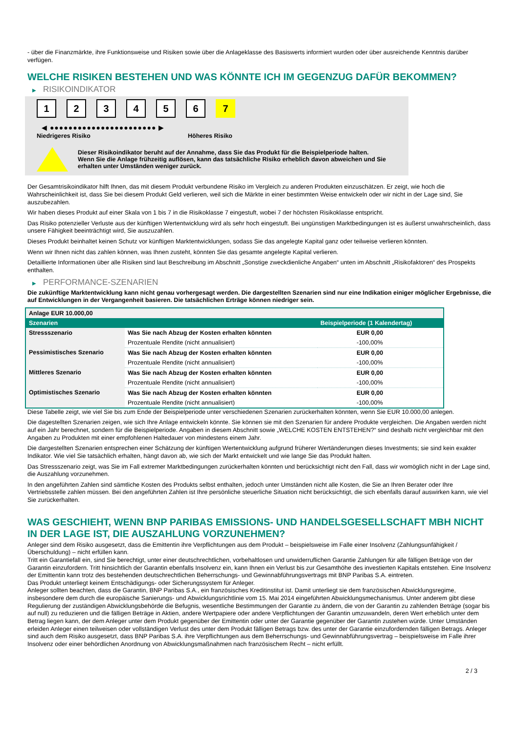- über die Finanzmärkte, ihre Funktionsweise und Risiken sowie über die Anlageklasse des Basiswerts informiert wurden oder über ausreichende Kenntnis darüber verfügen.
WELCHE RISIKEN BESTEHEN UND WAS KÖNNTE ICH IM GEGENZUG DAFÜR BEKOMMEN?
▶ RISIKOINDIKATOR
1 2 3 4 5 6 7
◀ ●●●●●●●●●●●●●●●●●●●●●●● ▶
Niedrigeres Risiko Höheres Risiko
Dieser Risikoindikator beruht auf der Annahme, dass Sie das Produkt für die Beispielperiode halten.
Wenn Sie die Anlage frühzeitig auflösen, kann das tatsächliche Risiko erheblich davon abweichen und Sie erhalten unter Umständen weniger zurück.
Der Gesamtrisikoindikator hilft Ihnen, das mit diesem Produkt verbundene Risiko im Vergleich zu anderen Produkten einzuschätzen. Er zeigt, wie hoch die Wahrscheinlichkeit ist, dass Sie bei diesem Produkt Geld verlieren, weil sich die Märkte in einer bestimmten Weise entwickeln oder wir nicht in der Lage sind, Sie auszubezahlen.
Wir haben dieses Produkt auf einer Skala von 1 bis 7 in die Risikoklasse 7 eingestuft, wobei 7 der höchsten Risikoklasse entspricht.
Das Risiko potenzieller Verluste aus der künftigen Wertentwicklung wird als sehr hoch eingestuft. Bei ungünstigen Marktbedingungen ist es äußerst unwahrscheinlich, dass unsere Fähigkeit beeinträchtigt wird, Sie auszuzahlen.
Dieses Produkt beinhaltet keinen Schutz vor künftigen Marktentwicklungen, sodass Sie das angelegte Kapital ganz oder teilweise verlieren könnten.
Wenn wir Ihnen nicht das zahlen können, was Ihnen zusteht, könnten Sie das gesamte angelegte Kapital verlieren.
Detaillierte Informationen über alle Risiken sind laut Beschreibung im Abschnitt „Sonstige zweckdienliche Angaben“ unten im Abschnitt „Risikofaktoren“ des Prospekts enthalten.
▶ PERFORMANCE-SZENARIEN
Die zukünftige Marktentwicklung kann nicht genau vorhergesagt werden. Die dargestellten Szenarien sind nur eine Indikation einiger möglicher Ergebnisse, die auf Entwicklungen in der Vergangenheit basieren. Die tatsächlichen Erträge können niedriger sein.
| Anlage EUR 10.000,00 | | |
| Szenarien | | Beispielperiode (1 Kalendertag) |
| Stressszenario | Was Sie nach Abzug der Kosten erhalten könnten | EUR 0,00 |
| | Prozentuale Rendite (nicht annualisiert) | -100,00% |
| Pessimistisches Szenario | Was Sie nach Abzug der Kosten erhalten könnten | EUR 0,00 |
| | Prozentuale Rendite (nicht annualisiert) | -100,00% |
| Mittleres Szenario | Was Sie nach Abzug der Kosten erhalten könnten | EUR 0,00 |
| | Prozentuale Rendite (nicht annualisiert) | -100,00% |
| Optimistisches Szenario | Was Sie nach Abzug der Kosten erhalten könnten | EUR 0,00 |
| | Prozentuale Rendite (nicht annualisiert) | -100,00% |
Diese Tabelle zeigt, wie viel Sie bis zum Ende der Beispielperiode unter verschiedenen Szenarien zurückerhalten könnten, wenn Sie EUR 10.000,00 anlegen.
Die dagestellten Szenarien zeigen, wie sich Ihre Anlage entwickeln könnte. Sie können sie mit den Szenarien für andere Produkte vergleichen. Die Angaben werden nicht auf ein Jahr berechnet, sondern für die Beispielperiode. Angaben in diesem Abschnitt sowie „WELCHE KOSTEN ENTSTEHEN?“ sind deshalb nicht vergleichbar mit den Angaben zu Produkten mit einer empfohlenen Haltedauer von mindestens einem Jahr.
Die dargestellten Szenarien entsprechen einer Schätzung der künftigen Wertentwicklung aufgrund früherer Wertänderungen dieses Investments; sie sind kein exakter Indikator. Wie viel Sie tatsächlich erhalten, hängt davon ab, wie sich der Markt entwickelt und wie lange Sie das Produkt halten.
Das Stressszenario zeigt, was Sie im Fall extremer Marktbedingungen zurückerhalten könnten und berücksichtigt nicht den Fall, dass wir womöglich nicht in der Lage sind, die Auszahlung vorzunehmen.
In den angeführten Zahlen sind sämtliche Kosten des Produkts selbst enthalten, jedoch unter Umständen nicht alle Kosten, die Sie an Ihren Berater oder Ihre Vertriebsstelle zahlen müssen. Bei den angeführten Zahlen ist Ihre persönliche steuerliche Situation nicht berücksichtigt, die sich ebenfalls darauf auswirken kann, wie viel Sie zurückerhalten.
WAS GESCHIEHT, WENN BNP PARIBAS EMISSIONS- UND HANDELSGESELLSCHAFT MBH NICHT IN DER LAGE IST, DIE AUSZAHLUNG VORZUNEHMEN?
Anleger sind dem Risiko ausgesetzt, dass die Emittentin ihre Verpflichtungen aus dem Produkt – beispielsweise im Falle einer Insolvenz (Zahlungsunfähigkeit / Überschuldung) – nicht erfüllen kann.
Tritt ein Garantiefall ein, sind Sie berechtigt, unter einer deutschrechtlichen, vorbehaltlosen und unwiderruflichen Garantie Zahlungen für alle fälligen Beträge von der Garantin einzufordern. Tritt hinsichtlich der Garantin ebenfalls Insolvenz ein, kann Ihnen ein Verlust bis zur Gesamthöhe des investierten Kapitals entstehen. Eine Insolvenz der Emittentin kann trotz des bestehenden deutschrechtlichen Beherrschungs- und Gewinnabführungsvertrags mit BNP Paribas S.A. eintreten.
Das Produkt unterliegt keinem Entschädigungs- oder Sicherungssystem für Anleger.
Anleger sollten beachten, dass die Garantin, BNP Paribas S.A., ein französisches Kreditinstitut ist. Damit unterliegt sie dem französischen Abwicklungsregime, insbesondere dem durch die europäische Sanierungs- und Abwicklungsrichtlinie vom 15. Mai 2014 eingeführten Abwicklungsmechanismus. Unter anderem gibt diese Regulierung der zuständigen Abwicklungsbehörde die Befugnis, wesentliche Bestimmungen der Garantie zu ändern, die von der Garantin zu zahlenden Beträge (sogar bis auf null) zu reduzieren und die fälligen Beträge in Aktien, andere Wertpapiere oder andere Verpflichtungen der Garantin umzuwandeln, deren Wert erheblich unter dem Betrag liegen kann, der dem Anleger unter dem Produkt gegenüber der Emittentin oder unter der Garantie gegenüber der Garantin zustehen würde. Unter Umständen erleiden Anleger einen teilweisen oder vollständigen Verlust des unter dem Produkt fälligen Betrags bzw. des unter der Garantie einzufordernden fälligen Betrags. Anleger sind auch dem Risiko ausgesetzt, dass BNP Paribas S.A. ihre Verpflichtungen aus dem Beherrschungs- und Gewinnabführungsvertrag – beispielsweise im Falle ihrer Insolvenz oder einer behördlichen Anordnung von Abwicklungsmaßnahmen nach französischem Recht – nicht erfüllt.
2 / 3